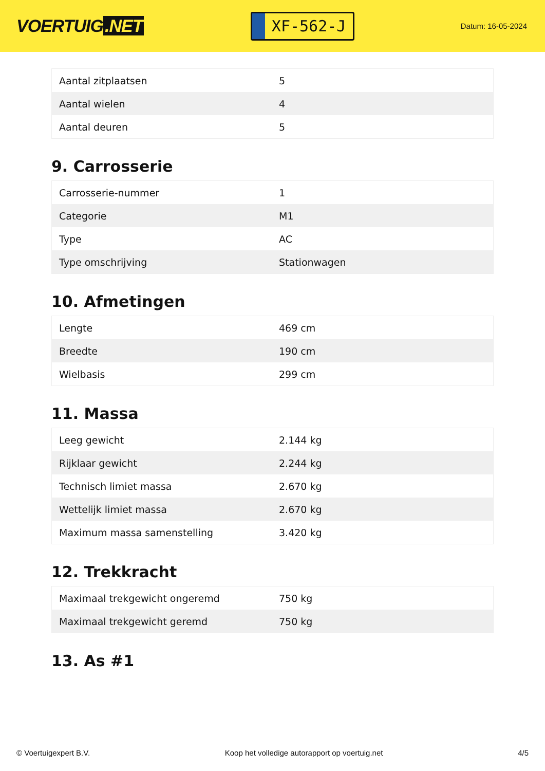VOERTUIG.NET
XF-562-J
Datum: 16-05-2024
| Aantal zitplaatsen | 5 |
| Aantal wielen | 4 |
| Aantal deuren | 5 |
9. Carrosserie
| Carrosserie-nummer | 1 |
| Categorie | M1 |
| Type | AC |
| Type omschrijving | Stationwagen |
10. Afmetingen
| Lengte | 469 cm |
| Breedte | 190 cm |
| Wielbasis | 299 cm |
11. Massa
| Leeg gewicht | 2.144 kg |
| Rijklaar gewicht | 2.244 kg |
| Technisch limiet massa | 2.670 kg |
| Wettelijk limiet massa | 2.670 kg |
| Maximum massa samenstelling | 3.420 kg |
12. Trekkracht
| Maximaal trekgewicht ongeremd | 750 kg |
| Maximaal trekgewicht geremd | 750 kg |
13. As #1
© Voertuigexpert B.V. Koop het volledige autorapport op voertuig.net 4/5